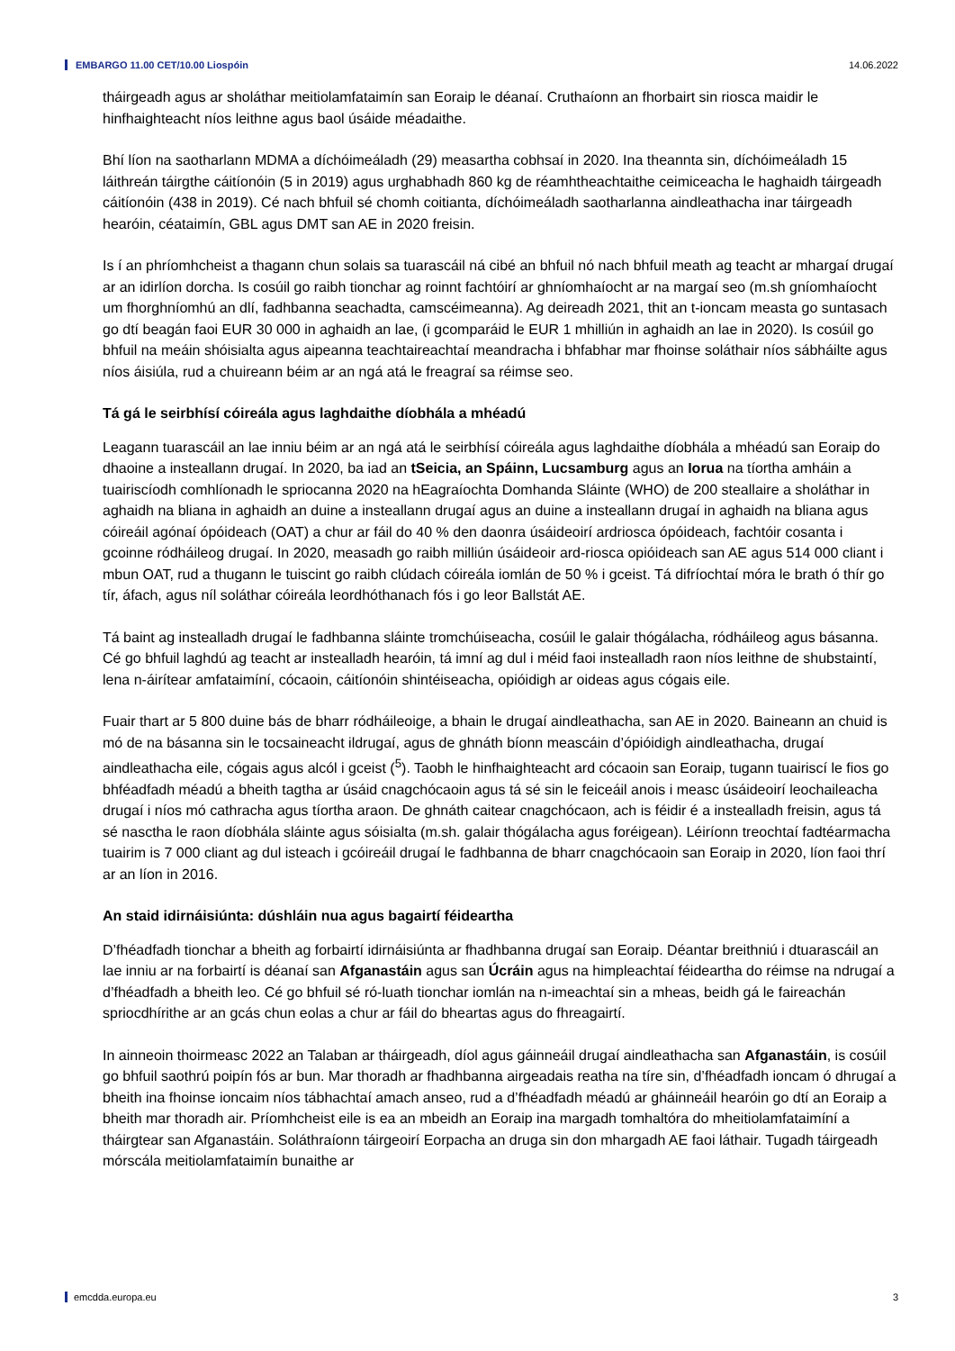EMBARGO 11.00 CET/10.00 Liospóin 14.06.2022
tháirgeadh agus ar sholáthar meitiolamfataimín san Eoraip le déanaí. Cruthaíonn an fhorbairt sin riosca maidir le hinfhaighteacht níos leithne agus baol úsáide méadaithe.
Bhí líon na saotharlann MDMA a díchóimeáladh (29) measartha cobhsaí in 2020. Ina theannta sin, díchóimeáladh 15 láithreán táirgthe cáitíonóin (5 in 2019) agus urghabhadh 860 kg de réamhtheachtaithe ceimiceacha le haghaidh táirgeadh cáitíonóin (438 in 2019). Cé nach bhfuil sé chomh coitianta, díchóimeáladh saotharlanna aindleathacha inar táirgeadh hearóin, céataimín, GBL agus DMT san AE in 2020 freisin.
Is í an phríomhcheist a thagann chun solais sa tuarascáil ná cibé an bhfuil nó nach bhfuil meath ag teacht ar mhargaí drugaí ar an idirlíon dorcha. Is cosúil go raibh tionchar ag roinnt fachtóirí ar ghníomhaíocht ar na margaí seo (m.sh gníomhaíocht um fhorghníomhú an dlí, fadhbanna seachadta, camscéimeanna). Ag deireadh 2021, thit an t-ioncam measta go suntasach go dtí beagán faoi EUR 30 000 in aghaidh an lae, (i gcomparáid le EUR 1 mhilliún in aghaidh an lae in 2020). Is cosúil go bhfuil na meáin shóisialta agus aipeanna teachtaireachtaí meandracha i bhfabhar mar fhoinse soláthair níos sábháilte agus níos áisiúla, rud a chuireann béim ar an ngá atá le freagraí sa réimse seo.
Tá gá le seirbhísí cóireála agus laghdaithe díobhála a mhéadú
Leagann tuarascáil an lae inniu béim ar an ngá atá le seirbhísí cóireála agus laghdaithe díobhála a mhéadú san Eoraip do dhaoine a insteallann drugaí. In 2020, ba iad an tSeicia, an Spáinn, Lucsamburg agus an Iorua na tíortha amháin a tuairiscíodh comhlíonadh le spriocanna 2020 na hEagraíochta Domhanda Sláinte (WHO) de 200 steallaire a sholáthar in aghaidh na bliana in aghaidh an duine a insteallann drugaí agus an duine a insteallann drugaí in aghaidh na bliana agus cóireáil agónaí ópóideach (OAT) a chur ar fáil do 40 % den daonra úsáideoirí ardriosca ópóideach, fachtóir cosanta i gcoinne ródháileog drugaí. In 2020, measadh go raibh milliún úsáideoir ard-riosca opióideach san AE agus 514 000 cliant i mbun OAT, rud a thugann le tuiscint go raibh clúdach cóireála iomlán de 50 % i gceist. Tá difríochtaí móra le brath ó thír go tír, áfach, agus níl soláthar cóireála leordhóthanach fós i go leor Ballstát AE.
Tá baint ag instealladh drugaí le fadhbanna sláinte tromchúiseacha, cosúil le galair thógálacha, ródháileog agus básanna. Cé go bhfuil laghdú ag teacht ar instealladh hearóin, tá imní ag dul i méid faoi instealladh raon níos leithne de shubstaintí, lena n-áirítear amfataimíní, cócaoin, cáitíonóin shintéiseacha, opióidigh ar oideas agus cógais eile.
Fuair thart ar 5 800 duine bás de bharr ródháileoige, a bhain le drugaí aindleathacha, san AE in 2020. Baineann an chuid is mó de na básanna sin le tocsaineacht ildrugaí, agus de ghnáth bíonn meascáin d’ópióidigh aindleathacha, drugaí aindleathacha eile, cógais agus alcól i gceist (<sup>5</sup>). Taobh le hinfhaighteacht ard cócaoin san Eoraip, tugann tuairiscí le fios go bhféadfadh méadú a bheith tagtha ar úsáid cnagchócaoin agus tá sé sin le feiceáil anois i measc úsáideoirí leochaileacha drugaí i níos mó cathracha agus tíortha araon. De ghnáth caitear cnagchócaon, ach is féidir é a instealladh freisin, agus tá sé nasctha le raon díobhála sláinte agus sóisialta (m.sh. galair thógálacha agus foréigean). Léiríonn treochtaí fadtéarmacha tuairim is 7 000 cliant ag dul isteach i gcóireáil drugaí le fadhbanna de bharr cnagchócaoin san Eoraip in 2020, líon faoi thrí ar an líon in 2016.
An staid idirnáisiúnta: dúshláin nua agus bagairtí féideartha
D’fhéadfadh tionchar a bheith ag forbairtí idirnáisiúnta ar fhadhbanna drugaí san Eoraip. Déantar breithniú i dtuarascáil an lae inniu ar na forbairtí is déanaí san Afganastáin agus san Úcráin agus na himpleachtaí féideartha do réimse na ndrugaí a d’fhéadfadh a bheith leo. Cé go bhfuil sé ró-luath tionchar iomlán na n-imeachtaí sin a mheas, beidh gá le faireachán spriocdhírithe ar an gcás chun eolas a chur ar fáil do bheartas agus do fhreagairtí.
In ainneoin thoirmeasc 2022 an Talaban ar tháirgeadh, díol agus gáinneáil drugaí aindleathacha san Afganastáin, is cosúil go bhfuil saothrú poipín fós ar bun. Mar thoradh ar fhadhbanna airgeadais reatha na tíre sin, d’fhéadfadh ioncam ó dhrugaí a bheith ina fhoinse ioncaim níos tábhachtaí amach anseo, rud a d’fhéadfadh méadú ar gháinneáil hearóin go dtí an Eoraip a bheith mar thoradh air. Príomhcheist eile is ea an mbeidh an Eoraip ina margadh tomhaltóra do mheitiolamfataimíní a tháirgtear san Afganastáin. Soláthraíonn táirgeoirí Eorpacha an druga sin don mhargadh AE faoi láthair. Tugadh táirgeadh mórscála meitiolamfataimín bunaithe ar
emcdda.europa.eu 3